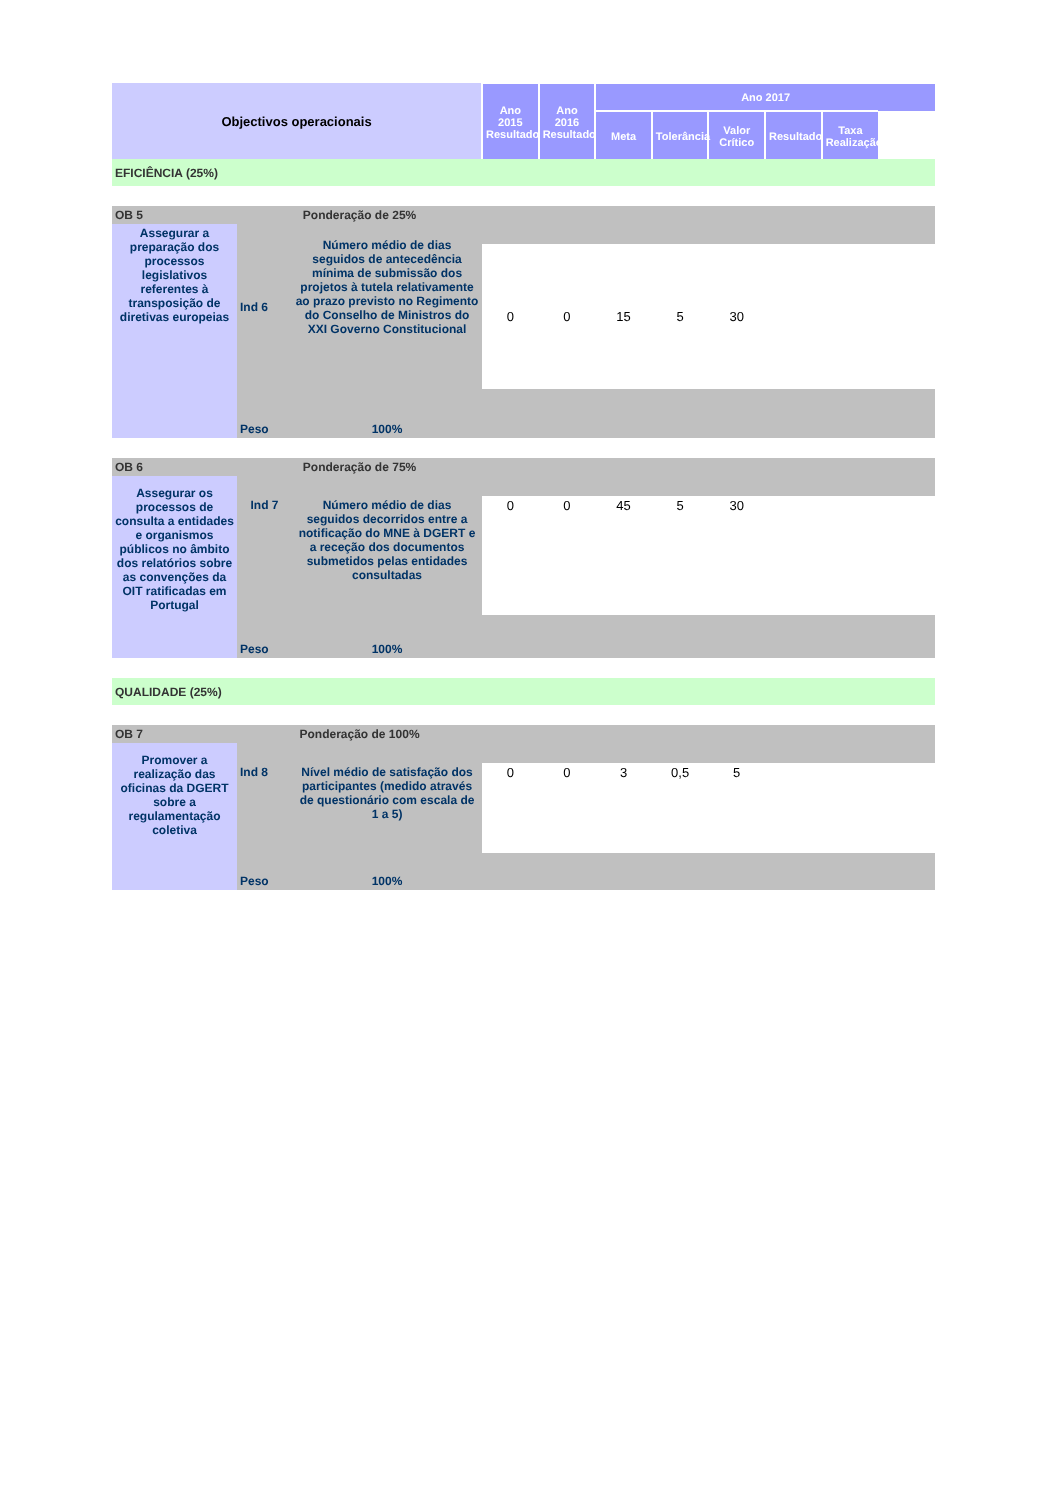| Objectivos operacionais | | | Ano 2015 Resultado | Ano 2016 Resultado | Ano 2017 | | | | | |
| --- | --- | --- | --- | --- | --- | --- | --- | --- | --- | --- |
| | | | | | Meta | Tolerância | Valor Crítico | Resultado | Taxa Realização | |
| EFICIÊNCIA (25%) | | | | | | | | | | |
| OB 5 | Ponderação de 25% | | | | | | | | | |
| Assegurar a preparação dos processos legislativos referentes à transposição de diretivas europeias | Ind 6 | Número médio de dias seguidos de antecedência mínima de submissão dos projetos à tutela relativamente ao prazo previsto no Regimento do Conselho de Ministros do XXI Governo Constitucional | | | | | | | | |
| | | | 0 | 0 | 15 | 5 | 30 | | | |
| | Peso | 100% | | | | | | | | |
| OB 6 | Ponderação de 75% | | | | | | | | | |
| Assegurar os processos de consulta a entidades e organismos públicos no âmbito dos relatórios sobre as convenções da OIT ratificadas em Portugal | | | | | | | | | | |
| | Ind 7 | Número médio de dias seguidos decorridos entre a notificação do MNE à DGERT e a receção dos documentos submetidos pelas entidades consultadas | 0 | 0 | 45 | 5 | 30 | | | |
| | Peso | 100% | | | | | | | | |
| QUALIDADE (25%) | | | | | | | | | | |
| OB 7 | Ponderação de 100% | | | | | | | | | |
| Promover a realização das oficinas da DGERT sobre a regulamentação coletiva | | | | | | | | | | |
| | Ind 8 | Nível médio de satisfação dos participantes (medido através de questionário com escala de 1 a 5) | 0 | 0 | 3 | 0,5 | 5 | | | |
| | Peso | 100% | | | | | | | | |